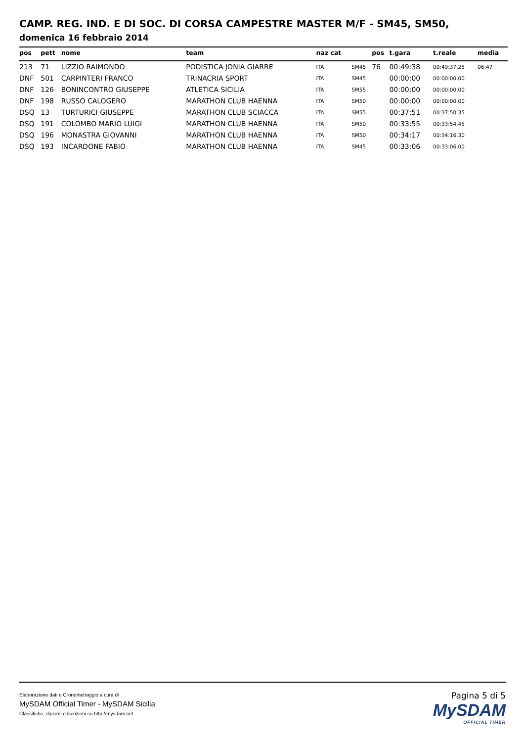CAMP. REG. IND. E DI SOC. DI CORSA CAMPESTRE MASTER M/F - SM45, SM50,
domenica 16 febbraio 2014
| pos | pett | nome | team | naz cat | | pos | t.gara | t.reale | media |
| --- | --- | --- | --- | --- | --- | --- | --- | --- | --- |
| 213 | 71 | LIZZIO RAIMONDO | PODISTICA JONIA GIARRE | ITA | SM45 | 76 | 00:49:38 | 00:49:37.25 | 06:47 |
| DNF | 501 | CARPINTERI FRANCO | TRINACRIA SPORT | ITA | SM45 | | 00:00:00 | 00:00:00.00 | |
| DNF | 126 | BONINCONTRO GIUSEPPE | ATLETICA SICILIA | ITA | SM55 | | 00:00:00 | 00:00:00.00 | |
| DNF | 198 | RUSSO CALOGERO | MARATHON CLUB HAENNA | ITA | SM50 | | 00:00:00 | 00:00:00.00 | |
| DSQ | 13 | TURTURICI GIUSEPPE | MARATHON CLUB SCIACCA | ITA | SM55 | | 00:37:51 | 00:37:50.35 | |
| DSQ | 191 | COLOMBO MARIO LUIGI | MARATHON CLUB HAENNA | ITA | SM50 | | 00:33:55 | 00:33:54.45 | |
| DSQ | 196 | MONASTRA GIOVANNI | MARATHON CLUB HAENNA | ITA | SM50 | | 00:34:17 | 00:34:16.30 | |
| DSQ | 193 | INCARDONE FABIO | MARATHON CLUB HAENNA | ITA | SM45 | | 00:33:06 | 00:33:06.00 | |
Elaborazione dati e Cronometraggio a cura di
MySDAM Official Timer - MySDAM Sicilia
Classifiche, diplomi e iscrizioni su http://mysdam.net
Pagina 5 di 5
MySDAM
OFFICIAL TIMER